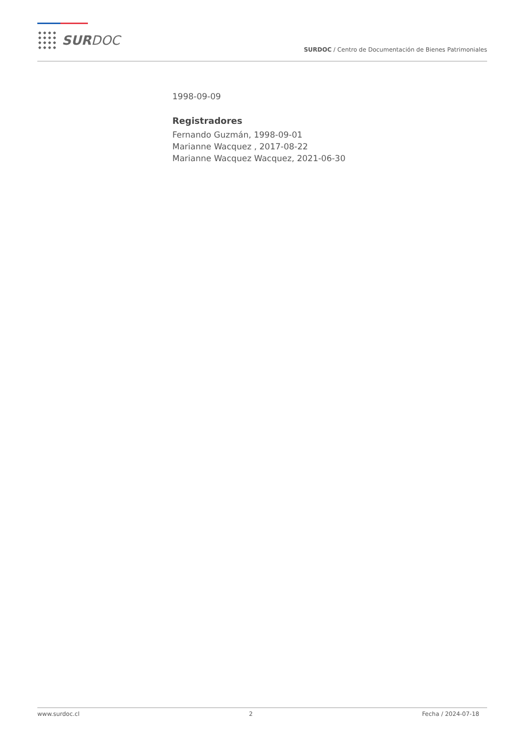SURDOC
SURDOC / Centro de Documentación de Bienes Patrimoniales
1998-09-09
Registradores
Fernando Guzmán, 1998-09-01
Marianne Wacquez , 2017-08-22
Marianne Wacquez Wacquez, 2021-06-30
www.surdoc.cl 2 Fecha / 2024-07-18